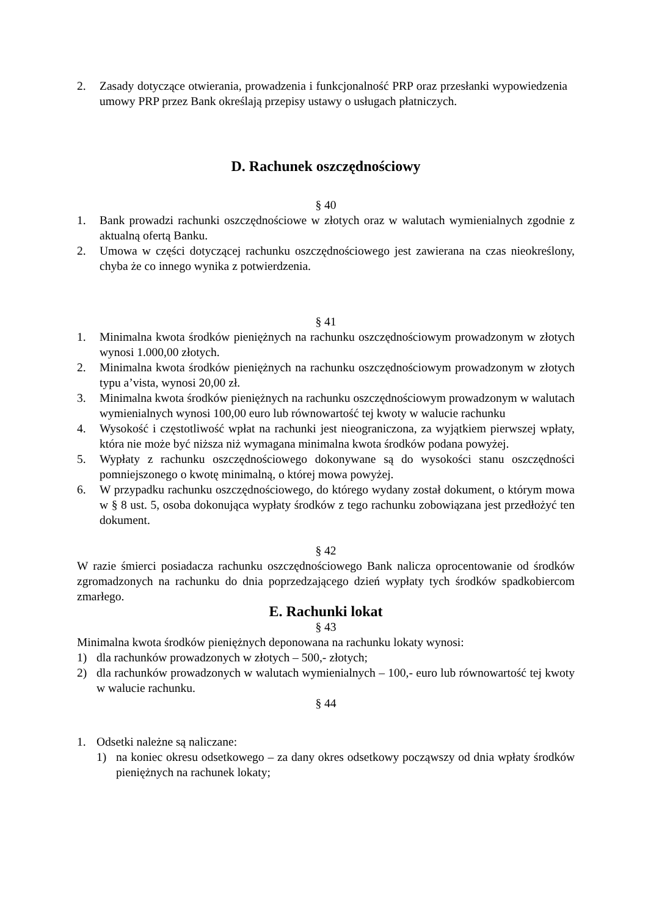2. Zasady dotyczące otwierania, prowadzenia i funkcjonalność PRP oraz przesłanki wypowiedzenia umowy PRP przez Bank określają przepisy ustawy o usługach płatniczych.
D. Rachunek oszczędnościowy
§ 40
1. Bank prowadzi rachunki oszczędnościowe w złotych oraz w walutach wymienialnych zgodnie z aktualną ofertą Banku.
2. Umowa w części dotyczącej rachunku oszczędnościowego jest zawierana na czas nieokreślony, chyba że co innego wynika z potwierdzenia.
§ 41
1. Minimalna kwota środków pieniężnych na rachunku oszczędnościowym prowadzonym w złotych wynosi 1.000,00 złotych.
2. Minimalna kwota środków pieniężnych na rachunku oszczędnościowym prowadzonym w złotych typu a’vista, wynosi 20,00 zł.
3. Minimalna kwota środków pieniężnych na rachunku oszczędnościowym prowadzonym w walutach wymienialnych wynosi 100,00 euro lub równowartość tej kwoty w walucie rachunku
4. Wysokość i częstotliwość wpłat na rachunki jest nieograniczona, za wyjątkiem pierwszej wpłaty, która nie może być niższa niż wymagana minimalna kwota środków podana powyżej.
5. Wypłaty z rachunku oszczędnościowego dokonywane są do wysokości stanu oszczędności pomniejszonego o kwotę minimalną, o której mowa powyżej.
6. W przypadku rachunku oszczędnościowego, do którego wydany został dokument, o którym mowa w § 8 ust. 5, osoba dokonująca wypłaty środków z tego rachunku zobowiązana jest przedłożyć ten dokument.
§ 42
W razie śmierci posiadacza rachunku oszczędnościowego Bank nalicza oprocentowanie od środków zgromadzonych na rachunku do dnia poprzedzającego dzień wypłaty tych środków spadkobiercom zmarłego.
E. Rachunki lokat
§ 43
Minimalna kwota środków pieniężnych deponowana na rachunku lokaty wynosi:
1) dla rachunków prowadzonych w złotych – 500,- złotych;
2) dla rachunków prowadzonych w walutach wymienialnych – 100,- euro lub równowartość tej kwoty w walucie rachunku.
§ 44
1. Odsetki należne są naliczane:
1) na koniec okresu odsetkowego – za dany okres odsetkowy począwszy od dnia wpłaty środków pieniężnych na rachunek lokaty;